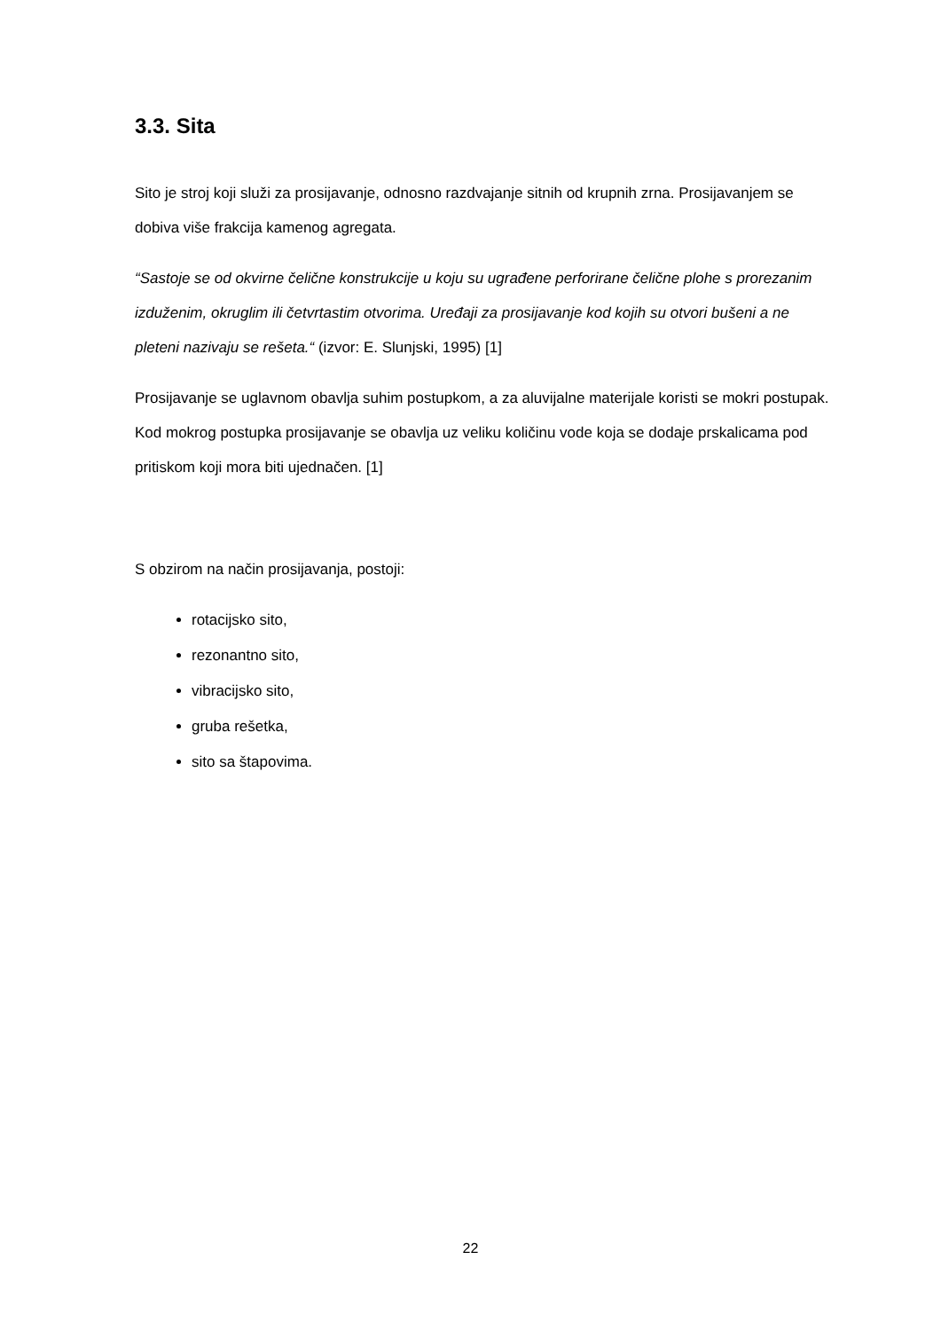3.3. Sita
Sito je stroj koji služi za prosijavanje, odnosno razdvajanje sitnih od krupnih zrna. Prosijavanjem se dobiva više frakcija kamenog agregata.
“Sastoje se od okvirne čelične konstrukcije u koju su ugrađene perforirane čelične plohe s prorezanim izduženim, okruglim ili četvrtastim otvorima. Uređaji za prosijavanje kod kojih su otvori bušeni a ne pleteni nazivaju se rešeta.“ (izvor: E. Slunjski, 1995) [1]
Prosijavanje se uglavnom obavlja suhim postupkom, a za aluvijalne materijale koristi se mokri postupak. Kod mokrog postupka prosijavanje se obavlja uz veliku količinu vode koja se dodaje prskalicama pod pritiskom koji mora biti ujednačen. [1]
S obzirom na način prosijavanja, postoji:
rotacijsko sito,
rezonantno sito,
vibracijsko sito,
gruba rešetka,
sito sa štapovima.
22